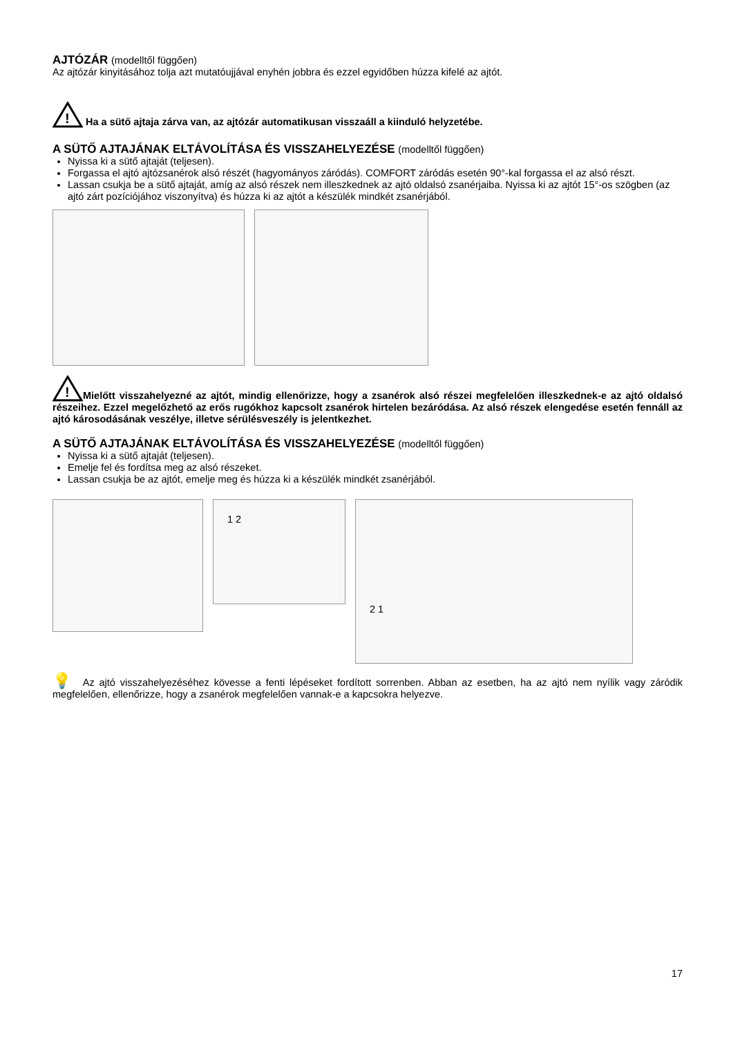AJTÓZÁR (modelltől függően)
Az ajtózár kinyitásához tolja azt mutatóujjával enyhén jobbra és ezzel egyidőben húzza kifelé az ajtót.
!
Ha a sütő ajtaja zárva van, az ajtózár automatikusan visszaáll a kiinduló helyzetébe.
A SÜTŐ AJTAJÁNAK ELTÁVOLÍTÁSA ÉS VISSZAHELYEZÉSE (modelltől függően)
Nyissa ki a sütő ajtaját (teljesen).
Forgassa el ajtó ajtózsanérok alsó részét (hagyományos záródás). COMFORT záródás esetén 90°-kal forgassa el az alsó részt.
Lassan csukja be a sütő ajtaját, amíg az alsó részek nem illeszkednek az ajtó oldalsó zsanérjaiba. Nyissa ki az ajtót 15°-os szögben (az ajtó zárt pozíciójához viszonyítva) és húzza ki az ajtót a készülék mindkét zsanérjából.
!
Mielőtt visszahelyezné az ajtót, mindig ellenőrizze, hogy a zsanérok alsó részei megfelelően illeszkednek-e az ajtó oldalsó részeihez. Ezzel megelőzhető az erős rugókhoz kapcsolt zsanérok hirtelen bezáródása. Az alsó részek elengedése esetén fennáll az ajtó károsodásának veszélye, illetve sérülésveszély is jelentkezhet.
A SÜTŐ AJTAJÁNAK ELTÁVOLÍTÁSA ÉS VISSZAHELYEZÉSE (modelltől függően)
Nyissa ki a sütő ajtaját (teljesen).
Emelje fel és fordítsa meg az alsó részeket.
Lassan csukja be az ajtót, emelje meg és húzza ki a készülék mindkét zsanérjából.
1 2
2 1
💡 Az ajtó visszahelyezéséhez kövesse a fenti lépéseket fordított sorrenben. Abban az esetben, ha az ajtó nem nyílik vagy záródik megfelelően, ellenőrizze, hogy a zsanérok megfelelően vannak-e a kapcsokra helyezve.
17